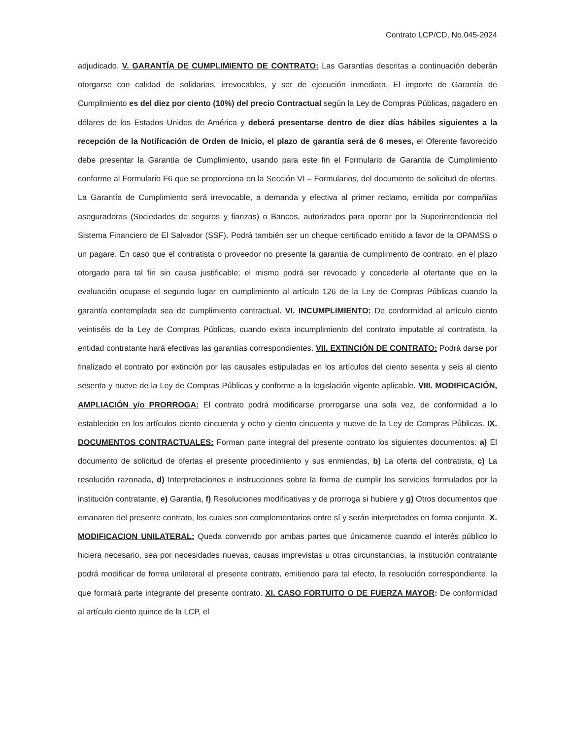Contrato LCP/CD, No.045-2024
adjudicado. V. GARANTÍA DE CUMPLIMIENTO DE CONTRATO: Las Garantías descritas a continuación deberán otorgarse con calidad de solidarias, irrevocables, y ser de ejecución inmediata. El importe de Garantía de Cumplimiento es del diez por ciento (10%) del precio Contractual según la Ley de Compras Públicas, pagadero en dólares de los Estados Unidos de América y deberá presentarse dentro de diez días hábiles siguientes a la recepción de la Notificación de Orden de Inicio, el plazo de garantía será de 6 meses, el Oferente favorecido debe presentar la Garantía de Cumplimiento, usando para este fin el Formulario de Garantía de Cumplimiento conforme al Formulario F6 que se proporciona en la Sección VI – Formularios, del documento de solicitud de ofertas. La Garantía de Cumplimiento será irrevocable, a demanda y efectiva al primer reclamo, emitida por compañías aseguradoras (Sociedades de seguros y fianzas) o Bancos, autorizados para operar por la Superintendencia del Sistema Financiero de El Salvador (SSF). Podrá también ser un cheque certificado emitido a favor de la OPAMSS o un pagare. En caso que el contratista o proveedor no presente la garantía de cumplimento de contrato, en el plazo otorgado para tal fin sin causa justificable; el mismo podrá ser revocado y concederle al ofertante que en la evaluación ocupase el segundo lugar en cumplimiento al artículo 126 de la Ley de Compras Públicas cuando la garantía contemplada sea de cumplimiento contractual. VI. INCUMPLIMIENTO: De conformidad al artículo ciento veintiséis de la Ley de Compras Públicas, cuando exista incumplimiento del contrato imputable al contratista, la entidad contratante hará efectivas las garantías correspondientes. VII. EXTINCIÓN DE CONTRATO: Podrá darse por finalizado el contrato por extinción por las causales estipuladas en los artículos del ciento sesenta y seis al ciento sesenta y nueve de la Ley de Compras Públicas y conforme a la legislación vigente aplicable. VIII. MODIFICACIÓN, AMPLIACIÓN y/o PRORROGA: El contrato podrá modificarse prorrogarse una sola vez, de conformidad a lo establecido en los artículos ciento cincuenta y ocho y ciento cincuenta y nueve de la Ley de Compras Públicas. IX. DOCUMENTOS CONTRACTUALES: Forman parte integral del presente contrato los siguientes documentos: a) El documento de solicitud de ofertas el presente procedimiento y sus enmiendas, b) La oferta del contratista, c) La resolución razonada, d) Interpretaciones e instrucciones sobre la forma de cumplir los servicios formulados por la institución contratante, e) Garantía, f) Resoluciones modificativas y de prorroga si hubiere y g) Otros documentos que emanaren del presente contrato, los cuales son complementarios entre sí y serán interpretados en forma conjunta. X. MODIFICACION UNILATERAL: Queda convenido por ambas partes que únicamente cuando el interés público lo hiciera necesario, sea por necesidades nuevas, causas imprevistas u otras circunstancias, la institución contratante podrá modificar de forma unilateral el presente contrato, emitiendo para tal efecto, la resolución correspondiente, la que formará parte integrante del presente contrato. XI. CASO FORTUITO O DE FUERZA MAYOR: De conformidad al artículo ciento quince de la LCP, el